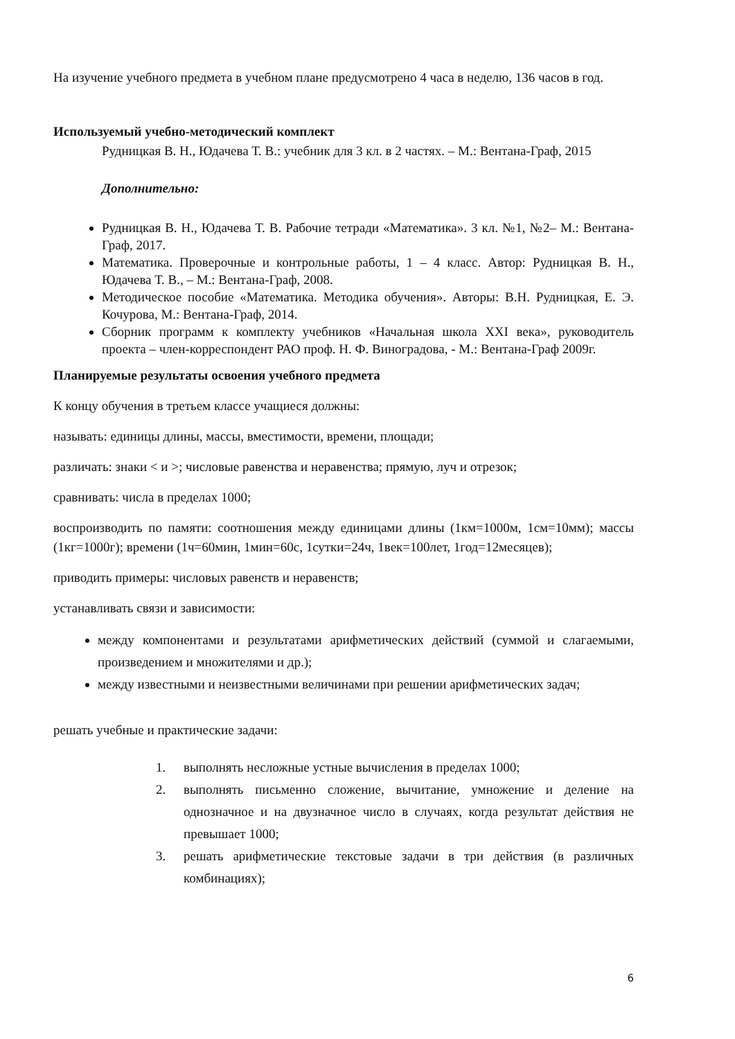На изучение учебного предмета в учебном плане предусмотрено 4 часа в неделю, 136 часов в год.
Используемый учебно-методический комплект
Рудницкая В. Н., Юдачева Т. В.: учебник для 3 кл. в 2 частях. – М.: Вентана-Граф, 2015
Дополнительно:
Рудницкая В. Н., Юдачева Т. В. Рабочие тетради «Математика». 3 кл. №1, №2– М.: Вентана-Граф, 2017.
Математика. Проверочные и контрольные работы, 1 – 4 класс. Автор: Рудницкая В. Н., Юдачева Т. В., – М.: Вентана-Граф, 2008.
Методическое пособие «Математика. Методика обучения». Авторы: В.Н. Рудницкая, Е. Э. Кочурова, М.: Вентана-Граф, 2014.
Сборник программ к комплекту учебников «Начальная школа XXI века», руководитель проекта – член-корреспондент РАО проф. Н. Ф. Виноградова, - М.: Вентана-Граф 2009г.
Планируемые результаты освоения учебного предмета
К концу обучения в третьем классе учащиеся должны:
называть: единицы длины, массы, вместимости, времени, площади;
различать: знаки < и >; числовые равенства и неравенства; прямую, луч и отрезок;
сравнивать: числа в пределах 1000;
воспроизводить по памяти: соотношения между единицами длины (1км=1000м, 1см=10мм); массы (1кг=1000г); времени (1ч=60мин, 1мин=60с, 1сутки=24ч, 1век=100лет, 1год=12месяцев);
приводить примеры: числовых равенств и неравенств;
устанавливать связи и зависимости:
между компонентами и результатами арифметических действий (суммой и слагаемыми, произведением и множителями и др.);
между известными и неизвестными величинами при решении арифметических задач;
решать учебные и практические задачи:
1. выполнять несложные устные вычисления в пределах 1000;
2. выполнять письменно сложение, вычитание, умножение и деление на однозначное и на двузначное число в случаях, когда результат действия не превышает 1000;
3. решать арифметические текстовые задачи в три действия (в различных комбинациях);
6